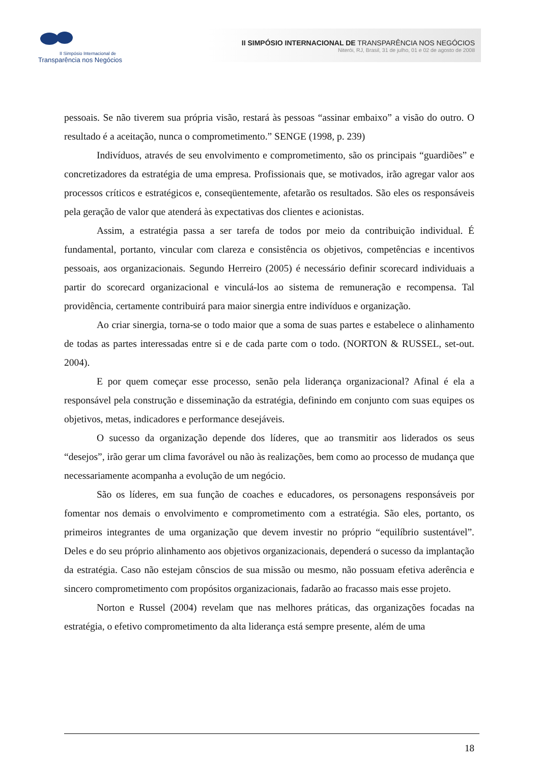II Simpósio Internacional de
Transparência nos Negócios
II SIMPÓSIO INTERNACIONAL DE TRANSPARÊNCIA NOS NEGÓCIOS
Niterói, RJ, Brasil, 31 de julho, 01 e 02 de agosto de 2008
pessoais. Se não tiverem sua própria visão, restará às pessoas “assinar embaixo” a visão do outro. O resultado é a aceitação, nunca o comprometimento.” SENGE (1998, p. 239)
Indivíduos, através de seu envolvimento e comprometimento, são os principais “guardiões” e concretizadores da estratégia de uma empresa. Profissionais que, se motivados, irão agregar valor aos processos críticos e estratégicos e, conseqüentemente, afetarão os resultados. São eles os responsáveis pela geração de valor que atenderá às expectativas dos clientes e acionistas.
Assim, a estratégia passa a ser tarefa de todos por meio da contribuição individual. É fundamental, portanto, vincular com clareza e consistência os objetivos, competências e incentivos pessoais, aos organizacionais. Segundo Herreiro (2005) é necessário definir scorecard individuais a partir do scorecard organizacional e vinculá-los ao sistema de remuneração e recompensa. Tal providência, certamente contribuirá para maior sinergia entre indivíduos e organização.
Ao criar sinergia, torna-se o todo maior que a soma de suas partes e estabelece o alinhamento de todas as partes interessadas entre si e de cada parte com o todo. (NORTON & RUSSEL, set-out. 2004).
E por quem começar esse processo, senão pela liderança organizacional? Afinal é ela a responsável pela construção e disseminação da estratégia, definindo em conjunto com suas equipes os objetivos, metas, indicadores e performance desejáveis.
O sucesso da organização depende dos líderes, que ao transmitir aos liderados os seus “desejos”, irão gerar um clima favorável ou não às realizações, bem como ao processo de mudança que necessariamente acompanha a evolução de um negócio.
São os líderes, em sua função de coaches e educadores, os personagens responsáveis por fomentar nos demais o envolvimento e comprometimento com a estratégia. São eles, portanto, os primeiros integrantes de uma organização que devem investir no próprio “equilíbrio sustentável”. Deles e do seu próprio alinhamento aos objetivos organizacionais, dependerá o sucesso da implantação da estratégia. Caso não estejam cônscios de sua missão ou mesmo, não possuam efetiva aderência e sincero comprometimento com propósitos organizacionais, fadarão ao fracasso mais esse projeto.
Norton e Russel (2004) revelam que nas melhores práticas, das organizações focadas na estratégia, o efetivo comprometimento da alta liderança está sempre presente, além de uma
18